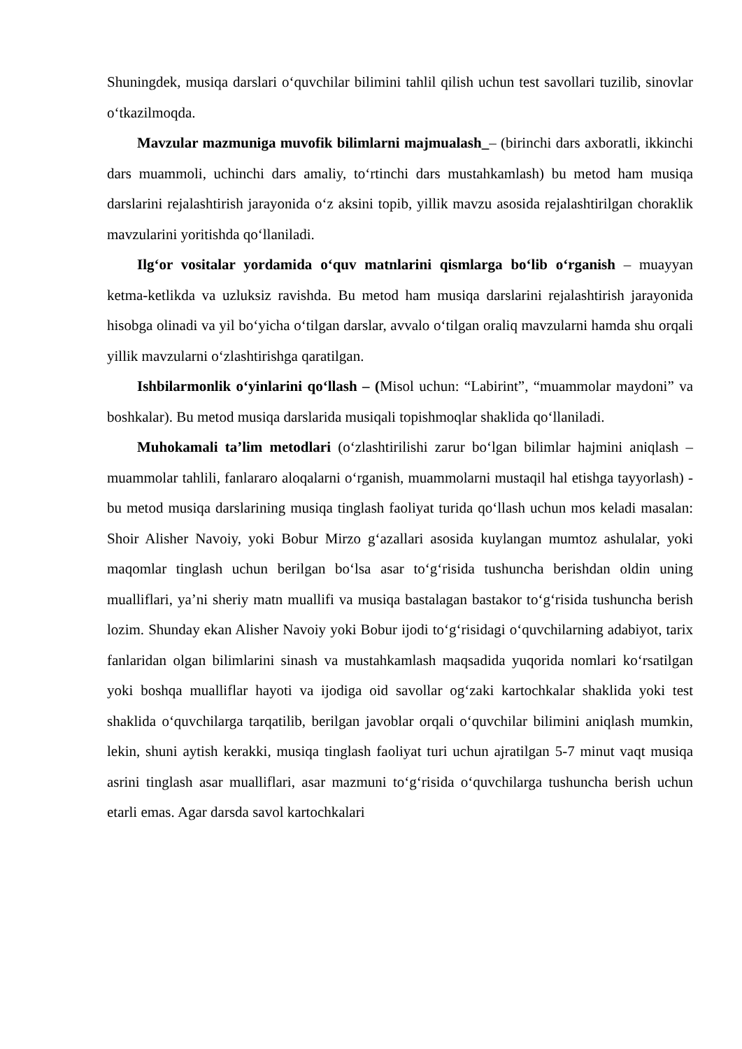Shuningdek, musiqa darslari o‘quvchilar bilimini tahlil qilish uchun test savollari tuzilib, sinovlar o‘tkazilmoqda.
Mavzular mazmuniga muvofik bilimlarni majmualash_– (birinchi dars axboratli, ikkinchi dars muammoli, uchinchi dars amaliy, to‘rtinchi dars mustahkamlash) bu metod ham musiqa darslarini rejalashtirish jarayonida o‘z aksini topib, yillik mavzu asosida rejalashtirilgan choraklik mavzularini yoritishda qo‘llaniladi.
Ilg‘or vositalar yordamida o‘quv matnlarini qismlarga bo‘lib o‘rganish – muayyan ketma-ketlikda va uzluksiz ravishda. Bu metod ham musiqa darslarini rejalashtirish jarayonida hisobga olinadi va yil bo‘yicha o‘tilgan darslar, avvalo o‘tilgan oraliq mavzularni hamda shu orqali yillik mavzularni o‘zlashtirishga qaratilgan.
Ishbilarmonlik o‘yinlarini qo‘llash – (Misol uchun: “Labirint”, “muammolar maydoni” va boshkalar). Bu metod musiqa darslarida musiqali topishmoqlar shaklida qo‘llaniladi.
Muhokamali ta’lim metodlari (o‘zlashtirilishi zarur bo‘lgan bilimlar hajmini aniqlash – muammolar tahlili, fanlararo aloqalarni o‘rganish, muammolarni mustaqil hal etishga tayyorlash) - bu metod musiqa darslarining musiqa tinglash faoliyat turida qo‘llash uchun mos keladi masalan: Shoir Alisher Navoiy, yoki Bobur Mirzo g‘azallari asosida kuylangan mumtoz ashulalar, yoki maqomlar tinglash uchun berilgan bo‘lsa asar to‘g‘risida tushuncha berishdan oldin uning mualliflari, ya’ni sheriy matn muallifi va musiqa bastalagan bastakor to‘g‘risida tushuncha berish lozim. Shunday ekan Alisher Navoiy yoki Bobur ijodi to‘g‘risidagi o‘quvchilarning adabiyot, tarix fanlaridan olgan bilimlarini sinash va mustahkamlash maqsadida yuqorida nomlari ko‘rsatilgan yoki boshqa mualliflar hayoti va ijodiga oid savollar og‘zaki kartochkalar shaklida yoki test shaklida o‘quvchilarga tarqatilib, berilgan javoblar orqali o‘quvchilar bilimini aniqlash mumkin, lekin, shuni aytish kerakki, musiqa tinglash faoliyat turi uchun ajratilgan 5-7 minut vaqt musiqa asrini tinglash asar mualliflari, asar mazmuni to‘g‘risida o‘quvchilarga tushuncha berish uchun etarli emas. Agar darsda savol kartochkalari